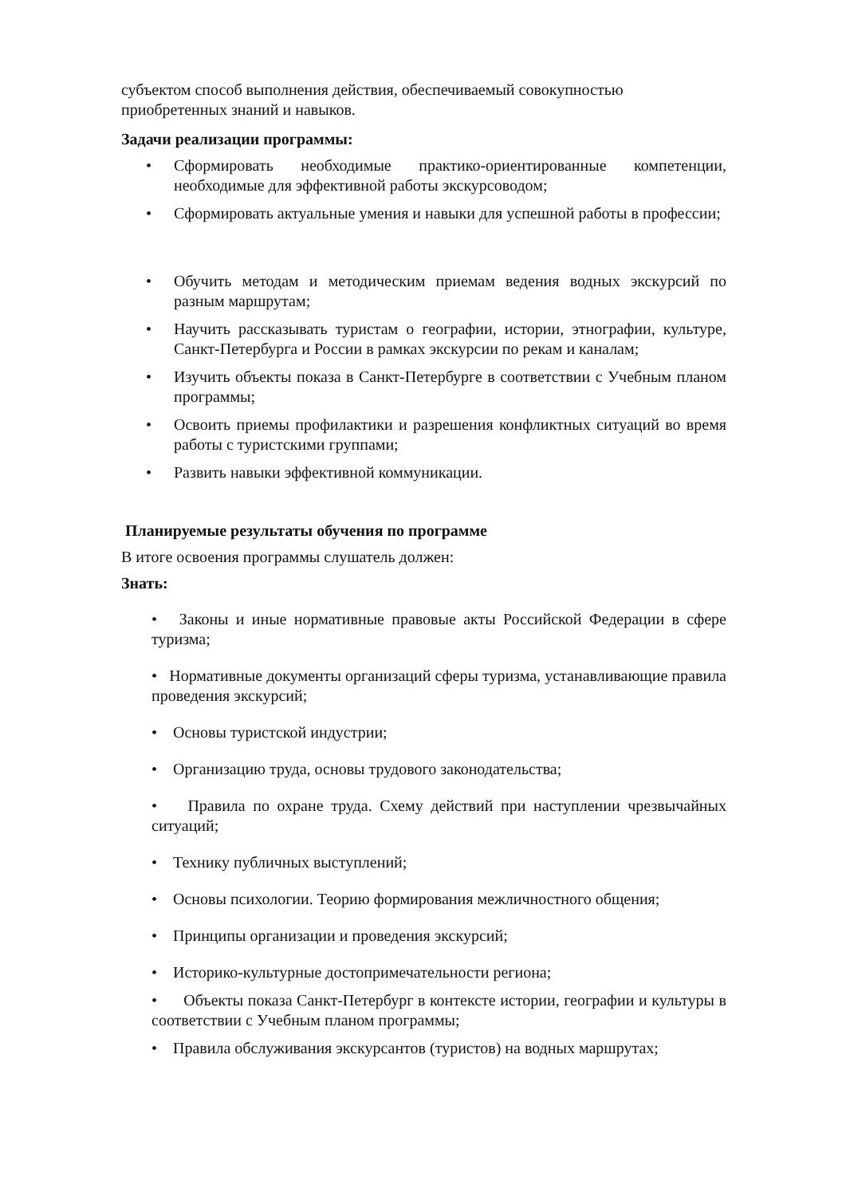субъектом способ выполнения действия, обеспечиваемый совокупностью приобретенных знаний и навыков.
Задачи реализации программы:
• Сформировать необходимые практико-ориентированные компетенции, необходимые для эффективной работы экскурсоводом;
• Сформировать актуальные умения и навыки для успешной работы в профессии;
• Обучить методам и методическим приемам ведения водных экскурсий по разным маршрутам;
• Научить рассказывать туристам о географии, истории, этнографии, культуре, Санкт-Петербурга и России в рамках экскурсии по рекам и каналам;
• Изучить объекты показа в Санкт-Петербурге в соответствии с Учебным планом программы;
• Освоить приемы профилактики и разрешения конфликтных ситуаций во время работы с туристскими группами;
• Развить навыки эффективной коммуникации.
Планируемые результаты обучения по программе
В итоге освоения программы слушатель должен:
Знать:
• Законы и иные нормативные правовые акты Российской Федерации в сфере туризма;
• Нормативные документы организаций сферы туризма, устанавливающие правила проведения экскурсий;
• Основы туристской индустрии;
• Организацию труда, основы трудового законодательства;
• Правила по охране труда. Схему действий при наступлении чрезвычайных ситуаций;
• Технику публичных выступлений;
• Основы психологии. Теорию формирования межличностного общения;
• Принципы организации и проведения экскурсий;
• Историко-культурные достопримечательности региона;
• Объекты показа Санкт-Петербург в контексте истории, географии и культуры в соответствии с Учебным планом программы;
• Правила обслуживания экскурсантов (туристов) на водных маршрутах;